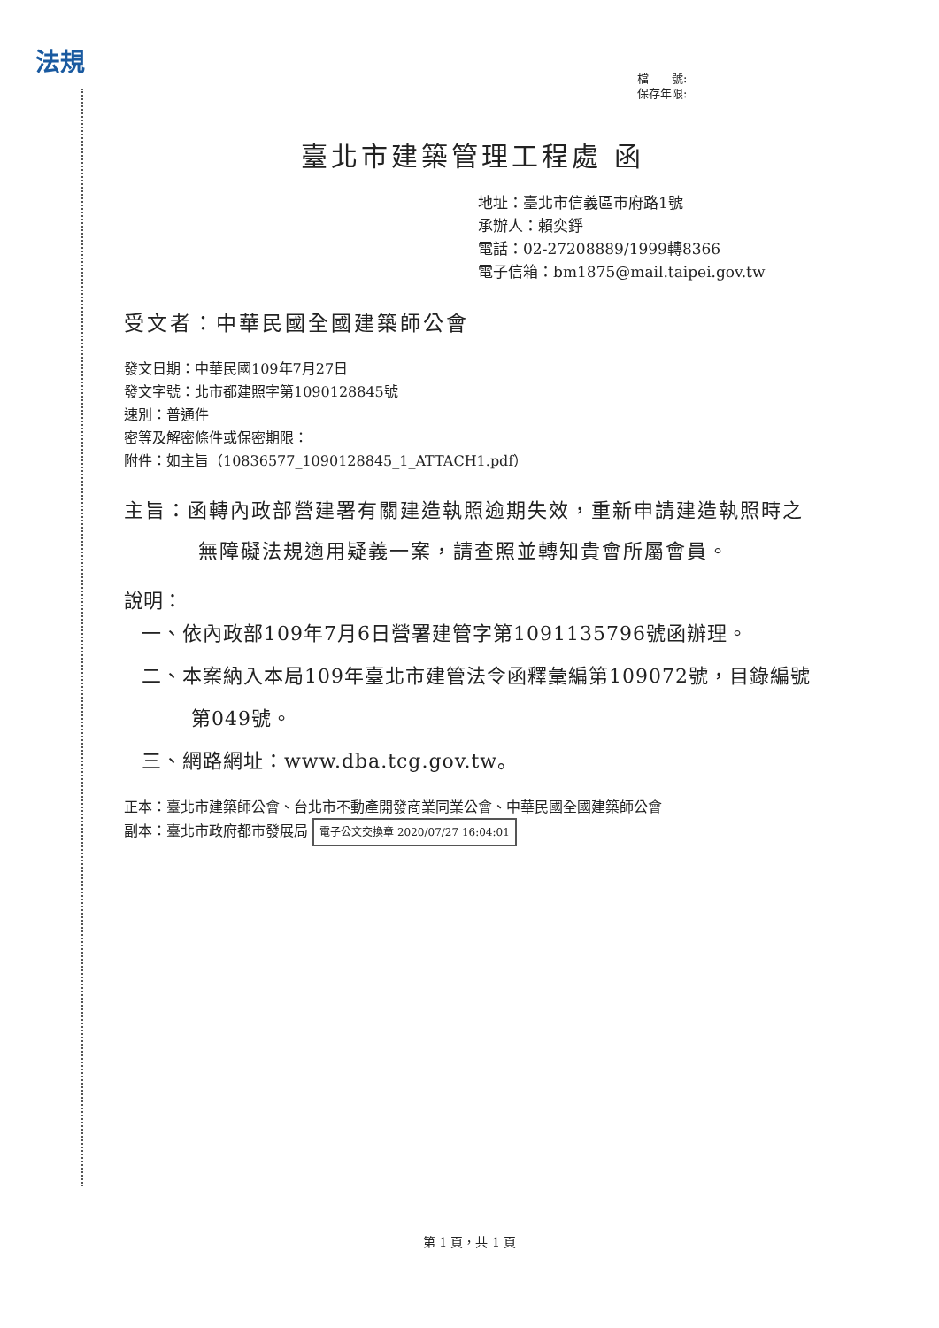法規
檔　　號:
保存年限:
臺北市建築管理工程處 函
地址：臺北市信義區市府路1號
承辦人：賴奕錚
電話：02-27208889/1999轉8366
電子信箱：bm1875@mail.taipei.gov.tw
受文者：中華民國全國建築師公會
發文日期：中華民國109年7月27日
發文字號：北市都建照字第1090128845號
速別：普通件
密等及解密條件或保密期限：
附件：如主旨（10836577_1090128845_1_ATTACH1.pdf）
主旨：函轉內政部營建署有關建造執照逾期失效，重新申請建造執照時之無障礙法規適用疑義一案，請查照並轉知貴會所屬會員。
說明：
一、依內政部109年7月6日營署建管字第1091135796號函辦理。
二、本案納入本局109年臺北市建管法令函釋彙編第109072號，目錄編號第049號。
三、網路網址：www.dba.tcg.gov.tw。
正本：臺北市建築師公會、台北市不動產開發商業同業公會、中華民國全國建築師公會
副本：臺北市政府都市發展局 電子公文交換章 2020/07/27 16:04:01
第 1 頁，共 1 頁